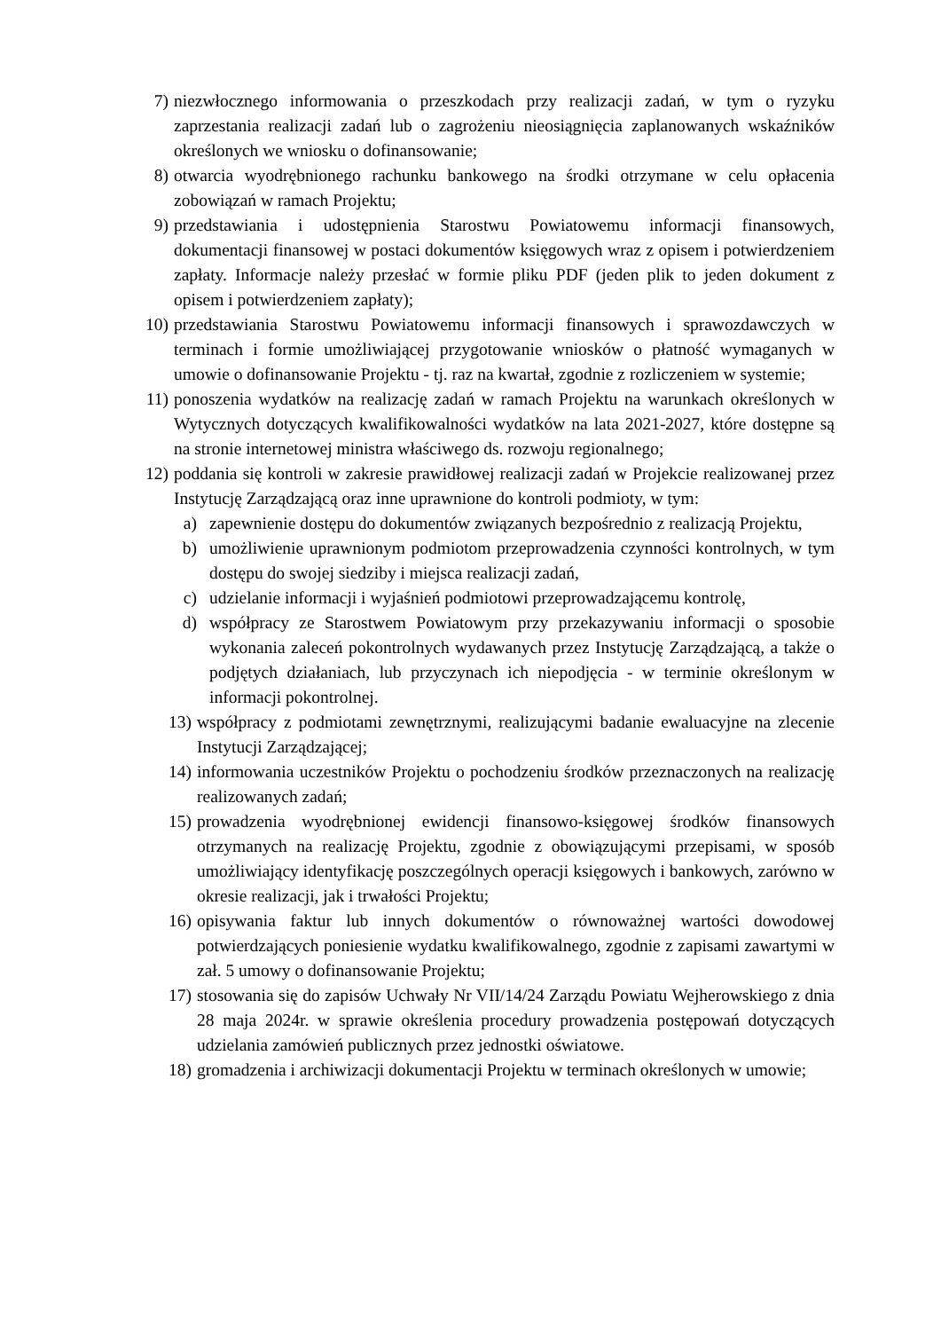7) niezwłocznego informowania o przeszkodach przy realizacji zadań, w tym o ryzyku zaprzestania realizacji zadań lub o zagrożeniu nieosiągnięcia zaplanowanych wskaźników określonych we wniosku o dofinansowanie;
8) otwarcia wyodrębnionego rachunku bankowego na środki otrzymane w celu opłacenia zobowiązań w ramach Projektu;
9) przedstawiania i udostępnienia Starostwu Powiatowemu informacji finansowych, dokumentacji finansowej w postaci dokumentów księgowych wraz z opisem i potwierdzeniem zapłaty. Informacje należy przesłać w formie pliku PDF (jeden plik to jeden dokument z opisem i potwierdzeniem zapłaty);
10) przedstawiania Starostwu Powiatowemu informacji finansowych i sprawozdawczych w terminach i formie umożliwiającej przygotowanie wniosków o płatność wymaganych w umowie o dofinansowanie Projektu - tj. raz na kwartał, zgodnie z rozliczeniem w systemie;
11) ponoszenia wydatków na realizację zadań w ramach Projektu na warunkach określonych w Wytycznych dotyczących kwalifikowalności wydatków na lata 2021-2027, które dostępne są na stronie internetowej ministra właściwego ds. rozwoju regionalnego;
12) poddania się kontroli w zakresie prawidłowej realizacji zadań w Projekcie realizowanej przez Instytucję Zarządzającą oraz inne uprawnione do kontroli podmioty, w tym:
a) zapewnienie dostępu do dokumentów związanych bezpośrednio z realizacją Projektu,
b) umożliwienie uprawnionym podmiotom przeprowadzenia czynności kontrolnych, w tym dostępu do swojej siedziby i miejsca realizacji zadań,
c) udzielanie informacji i wyjaśnień podmiotowi przeprowadzającemu kontrolę,
d) współpracy ze Starostwem Powiatowym przy przekazywaniu informacji o sposobie wykonania zaleceń pokontrolnych wydawanych przez Instytucję Zarządzającą, a także o podjętych działaniach, lub przyczynach ich niepodjęcia - w terminie określonym w informacji pokontrolnej.
13) współpracy z podmiotami zewnętrznymi, realizującymi badanie ewaluacyjne na zlecenie Instytucji Zarządzającej;
14) informowania uczestników Projektu o pochodzeniu środków przeznaczonych na realizację realizowanych zadań;
15) prowadzenia wyodrębnionej ewidencji finansowo-księgowej środków finansowych otrzymanych na realizację Projektu, zgodnie z obowiązującymi przepisami, w sposób umożliwiający identyfikację poszczególnych operacji księgowych i bankowych, zarówno w okresie realizacji, jak i trwałości Projektu;
16) opisywania faktur lub innych dokumentów o równoważnej wartości dowodowej potwierdzających poniesienie wydatku kwalifikowalnego, zgodnie z zapisami zawartymi w zał. 5 umowy o dofinansowanie Projektu;
17) stosowania się do zapisów Uchwały Nr VII/14/24 Zarządu Powiatu Wejherowskiego z dnia 28 maja 2024r. w sprawie określenia procedury prowadzenia postępowań dotyczących udzielania zamówień publicznych przez jednostki oświatowe.
18) gromadzenia i archiwizacji dokumentacji Projektu w terminach określonych w umowie;